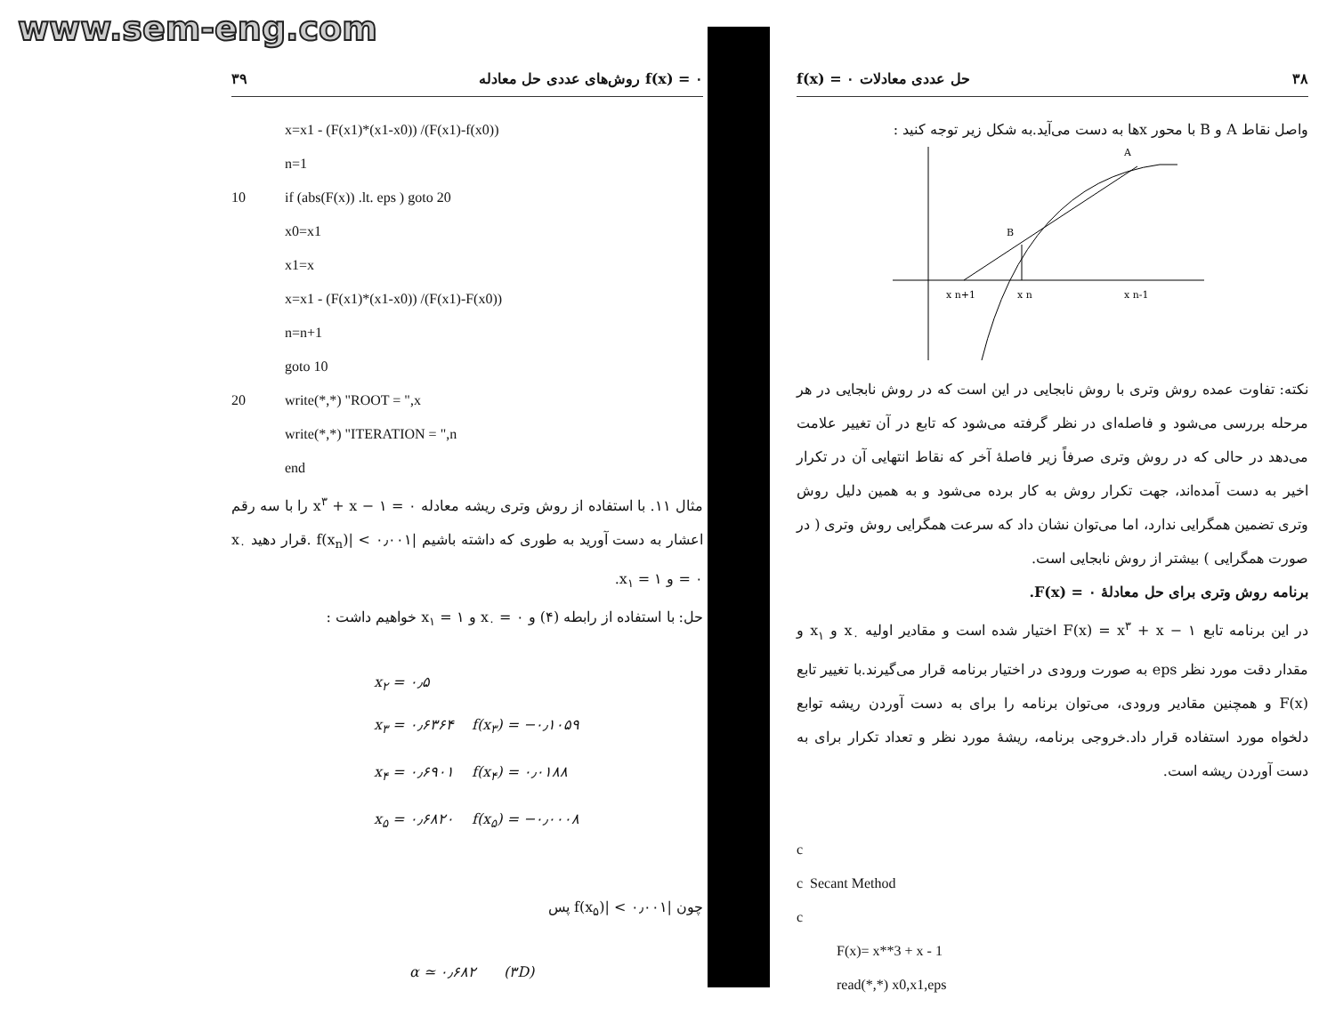www.sem-eng.com
۳۹ روش‌های عددی حل معادله f(x) = ۰
x=x1 - (F(x1)*(x1-x0)) /(F(x1)-f(x0))
n=1
10 if (abs(F(x)) .lt. eps ) goto 20
x0=x1
x1=x
x=x1 - (F(x1)*(x1-x0)) /(F(x1)-F(x0))
n=n+1
goto 10
20 write(*,*) "ROOT = ",x
write(*,*) "ITERATION = ",n
end
مثال ۱۱. با استفاده از روش وتری ریشه معادله x<sup>۳</sup> + x − ۱ = ۰ را با سه رقم اعشار به دست آورید به طوری که داشته باشیم |f(x<sub>n</sub>)| < ۰٫۰۰۱ .قرار دهید x<sub>۰</sub> = ۰ و x<sub>۱</sub> = ۱.
حل: با استفاده از رابطه (۴) و x<sub>۰</sub> = ۰ و x<sub>۱</sub> = ۱ خواهیم داشت :
x<sub>۲</sub> = ۰٫۵
x<sub>۳</sub> = ۰٫۶۳۶۴ f(x<sub>۳</sub>) = −۰٫۱۰۵۹
x<sub>۴</sub> = ۰٫۶۹۰۱ f(x<sub>۴</sub>) = ۰٫۰۱۸۸
x<sub>۵</sub> = ۰٫۶۸۲۰ f(x<sub>۵</sub>) = −۰٫۰۰۰۸
چون |f(x<sub>۵</sub>)| < ۰٫۰۰۱ پس
α ≃ ۰٫۶۸۲ (۳D)
۳۸ حل عددی معادلات f(x) = ۰
واصل نقاط A و B با محور xها به دست می‌آید.به شکل زیر توجه کنید :
A
B
x n+1
x n
x n-1
نکته: تفاوت عمده روش وتری با روش نابجایی در این است که در روش نابجایی در هر مرحله بررسی می‌شود و فاصله‌ای در نظر گرفته می‌شود که تابع در آن تغییر علامت می‌دهد در حالی که در روش وتری صرفاً زیر فاصلهٔ آخر که نقاط انتهایی آن در تکرار اخیر به دست آمده‌اند، جهت تکرار روش به کار برده می‌شود و به همین دلیل روش وتری تضمین همگرایی ندارد، اما می‌توان نشان داد که سرعت همگرایی روش وتری ( در صورت همگرایی ) بیشتر از روش نابجایی است.
برنامه روش وتری برای حل معادلهٔ F(x) = ۰.
در این برنامه تابع F(x) = x<sup>۳</sup> + x − ۱ اختیار شده است و مقادیر اولیه x<sub>۰</sub> و x<sub>۱</sub> و مقدار دقت مورد نظر eps به صورت ورودی در اختیار برنامه قرار می‌گیرند.با تغییر تابع F(x) و همچنین مقادیر ورودی، می‌توان برنامه را برای به دست آوردن ریشه توابع دلخواه مورد استفاده قرار داد.خروجی برنامه، ریشهٔ مورد نظر و تعداد تکرار برای به دست آوردن ریشه است.
c
c Secant Method
c
F(x)= x**3 + x - 1
read(*,*) x0,x1,eps